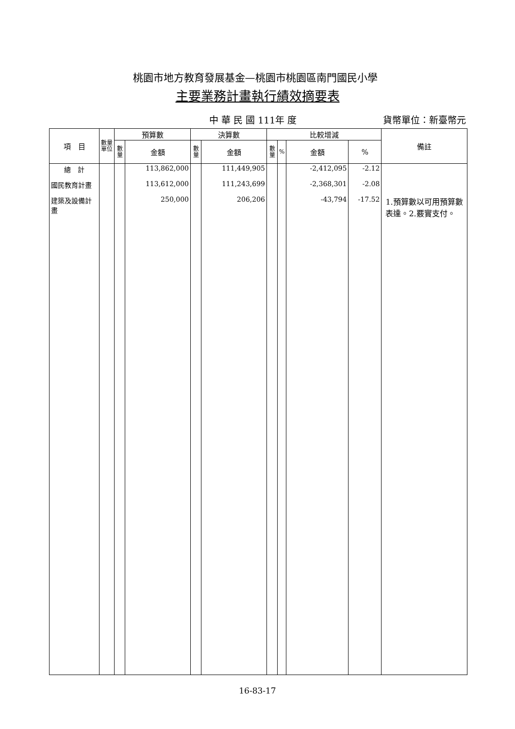桃園市地方教育發展基金—桃園市桃園區南門國民小學
主要業務計畫執行績效摘要表
中 華 民 國 111年 度 貨幣單位：新臺幣元
| 項 目 | 數量 單位 | 預算數 | | 決算數 | | 比較增減 | | | | 備註 |
| --- | --- | --- | --- | --- | --- | --- | --- | --- | --- | --- |
| | | 數 量 | 金額 | 數 量 | 金額 | 數 量 | % | 金額 | % | |
| 總 計 | | | 113,862,000 | | 111,449,905 | | | -2,412,095 | -2.12 | |
| 國民教育計畫 | | | 113,612,000 | | 111,243,699 | | | -2,368,301 | -2.08 | |
| 建築及設備計畫 | | | 250,000 | | 206,206 | | | -43,794 | -17.52 | 1.預算數以可用預算數表達。2.覈實支付。 |
16-83-17